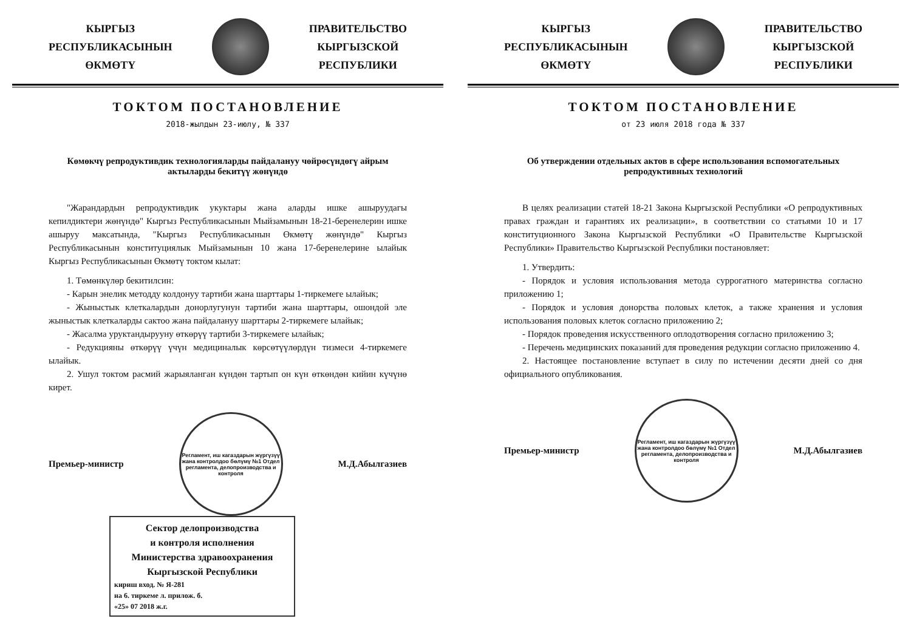КЫРГЫЗ
РЕСПУБЛИКАСЫНЫН
ӨКМӨТҮ
ПРАВИТЕЛЬСТВО
КЫРГЫЗСКОЙ
РЕСПУБЛИКИ
ТОКТОМ ПОСТАНОВЛЕНИЕ
2018-жылдын 23-июлу, № 337
Көмөкчү репродуктивдик технологияларды пайдалануу чөйрөсүндөгү айрым актыларды бекитүү жөнүндө
"Жарандардын репродуктивдик укуктары жана аларды ишке ашыруудагы кепилдиктери жөнүндө" Кыргыз Республикасынын Мыйзамынын 18-21-беренелерин ишке ашыруу максатында, "Кыргыз Республикасынын Өкмөтү жөнүндө" Кыргыз Республикасынын конституциялык Мыйзамынын 10 жана 17-беренелерине ылайык Кыргыз Республикасынын Өкмөтү токтом кылат:
1. Төмөнкүлөр бекитилсин:
- Карын энелик методду колдонуу тартиби жана шарттары 1-тиркемеге ылайык;
- Жыныстык клеткалардын донорлугунун тартиби жана шарттары, ошондой эле жыныстык клеткаларды сактоо жана пайдалануу шарттары 2-тиркемеге ылайык;
- Жасалма уруктандырууну өткөрүү тартиби 3-тиркемеге ылайык;
- Редукцияны өткөрүү үчүн медициналык көрсөтүүлөрдүн тизмеси 4-тиркемеге ылайык.
2. Ушул токтом расмий жарыяланган күндөн тартып он күн өткөндөн кийин күчүнө кирет.
Премьер-министр
Регламент, иш кагаздарын жүргүзүү жана контролдоо бөлүмү №1 Отдел регламента, делопроизводства и контроля
М.Д.Абылгазиев
Сектор делопроизводства
и контроля исполнения
Министерства здравоохранения
Кыргызской Республики
кириш вход. № Я-281
на 6. тиркеме л. прилож. б.
«25» 07 2018 ж.г.
КЫРГЫЗ
РЕСПУБЛИКАСЫНЫН
ӨКМӨТҮ
ПРАВИТЕЛЬСТВО
КЫРГЫЗСКОЙ
РЕСПУБЛИКИ
ТОКТОМ ПОСТАНОВЛЕНИЕ
от 23 июля 2018 года № 337
Об утверждении отдельных актов в сфере использования вспомогательных репродуктивных технологий
В целях реализации статей 18-21 Закона Кыргызской Республики «О репродуктивных правах граждан и гарантиях их реализации», в соответствии со статьями 10 и 17 конституционного Закона Кыргызской Республики «О Правительстве Кыргызской Республики» Правительство Кыргызской Республики постановляет:
1. Утвердить:
- Порядок и условия использования метода суррогатного материнства согласно приложению 1;
- Порядок и условия донорства половых клеток, а также хранения и условия использования половых клеток согласно приложению 2;
- Порядок проведения искусственного оплодотворения согласно приложению 3;
- Перечень медицинских показаний для проведения редукции согласно приложению 4.
2. Настоящее постановление вступает в силу по истечении десяти дней со дня официального опубликования.
Премьер-министр
Регламент, иш кагаздарын жүргүзүү жана контролдоо бөлүмү №1 Отдел регламента, делопроизводства и контроля
М.Д.Абылгазиев